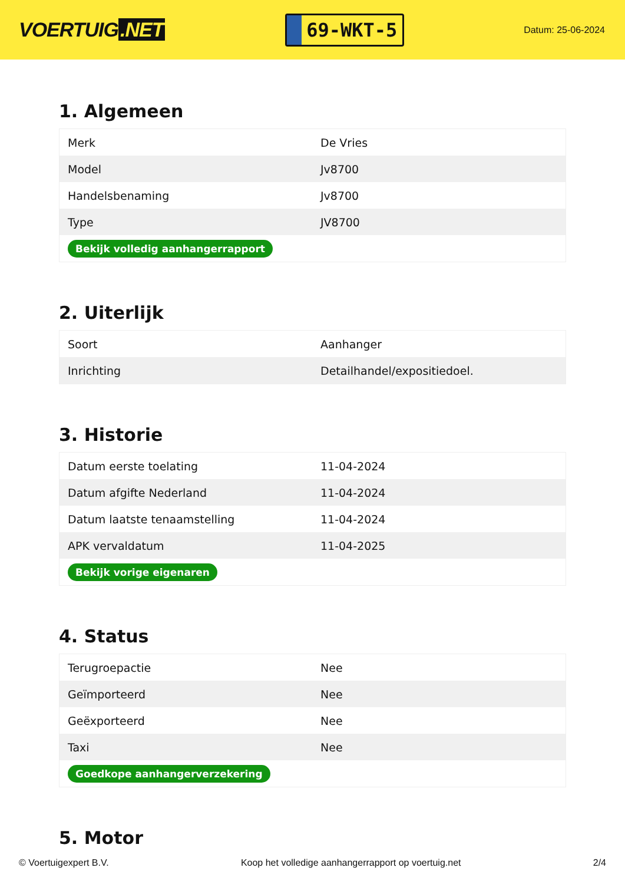VOERTUIG.NET
69-WKT-5
Datum: 25-06-2024
1. Algemeen
| Merk | De Vries |
| Model | Jv8700 |
| Handelsbenaming | Jv8700 |
| Type | JV8700 |
| Bekijk volledig aanhangerrapport | |
2. Uiterlijk
| Soort | Aanhanger |
| Inrichting | Detailhandel/expositiedoel. |
3. Historie
| Datum eerste toelating | 11-04-2024 |
| Datum afgifte Nederland | 11-04-2024 |
| Datum laatste tenaamstelling | 11-04-2024 |
| APK vervaldatum | 11-04-2025 |
| Bekijk vorige eigenaren | |
4. Status
| Terugroepactie | Nee |
| Geïmporteerd | Nee |
| Geëxporteerd | Nee |
| Taxi | Nee |
| Goedkope aanhangerverzekering | |
5. Motor
© Voertuigexpert B.V. Koop het volledige aanhangerrapport op voertuig.net 2/4